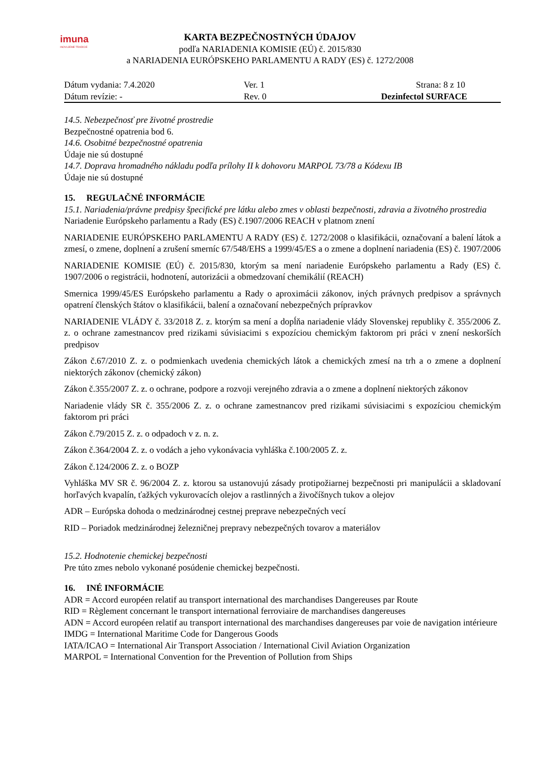imuna
INOVUJEME TRADÍCIE
KARTA BEZPEČNOSTNÝCH ÚDAJOV
podľa NARIADENIA KOMISIE (EÚ) č. 2015/830
a NARIADENIA EURÓPSKEHO PARLAMENTU A RADY (ES) č. 1272/2008
Dátum vydania: 7.4.2020 Ver. 1 Strana: 8 z 10
Dátum revízie: - Rev. 0 Dezinfectol SURFACE
14.5. Nebezpečnosť pre životné prostredie
Bezpečnostné opatrenia bod 6.
14.6. Osobitné bezpečnostné opatrenia
Údaje nie sú dostupné
14.7. Doprava hromadného nákladu podľa prílohy II k dohovoru MARPOL 73/78 a Kódexu IB
Údaje nie sú dostupné
15. REGULAČNÉ INFORMÁCIE
15.1. Nariadenia/právne predpisy špecifické pre látku alebo zmes v oblasti bezpečnosti, zdravia a životného prostredia
Nariadenie Európskeho parlamentu a Rady (ES) č.1907/2006 REACH v platnom znení
NARIADENIE EURÓPSKEHO PARLAMENTU A RADY (ES) č. 1272/2008 o klasifikácii, označovaní a balení látok a zmesí, o zmene, doplnení a zrušení smerníc 67/548/EHS a 1999/45/ES a o zmene a doplnení nariadenia (ES) č. 1907/2006
NARIADENIE KOMISIE (EÚ) č. 2015/830, ktorým sa mení nariadenie Európskeho parlamentu a Rady (ES) č. 1907/2006 o registrácii, hodnotení, autorizácii a obmedzovaní chemikálií (REACH)
Smernica 1999/45/ES Európskeho parlamentu a Rady o aproximácii zákonov, iných právnych predpisov a správnych opatrení členských štátov o klasifikácii, balení a označovaní nebezpečných prípravkov
NARIADENIE VLÁDY č. 33/2018 Z. z. ktorým sa mení a dopĺňa nariadenie vlády Slovenskej republiky č. 355/2006 Z. z. o ochrane zamestnancov pred rizikami súvisiacimi s expozíciou chemickým faktorom pri práci v znení neskorších predpisov
Zákon č.67/2010 Z. z. o podmienkach uvedenia chemických látok a chemických zmesí na trh a o zmene a doplnení niektorých zákonov (chemický zákon)
Zákon č.355/2007 Z. z. o ochrane, podpore a rozvoji verejného zdravia a o zmene a doplnení niektorých zákonov
Nariadenie vlády SR č. 355/2006 Z. z. o ochrane zamestnancov pred rizikami súvisiacimi s expozíciou chemickým faktorom pri práci
Zákon č.79/2015 Z. z. o odpadoch v z. n. z.
Zákon č.364/2004 Z. z. o vodách a jeho vykonávacia vyhláška č.100/2005 Z. z.
Zákon č.124/2006 Z. z. o BOZP
Vyhláška MV SR č. 96/2004 Z. z. ktorou sa ustanovujú zásady protipožiarnej bezpečnosti pri manipulácii a skladovaní horľavých kvapalín, ťažkých vykurovacích olejov a rastlinných a živočíšnych tukov a olejov
ADR – Európska dohoda o medzinárodnej cestnej preprave nebezpečných vecí
RID – Poriadok medzinárodnej železničnej prepravy nebezpečných tovarov a materiálov
15.2. Hodnotenie chemickej bezpečnosti
Pre túto zmes nebolo vykonané posúdenie chemickej bezpečnosti.
16. INÉ INFORMÁCIE
ADR = Accord européen relatif au transport international des marchandises Dangereuses par Route
RID = Règlement concernant le transport international ferroviaire de marchandises dangereuses
ADN = Accord européen relatif au transport international des marchandises dangereuses par voie de navigation intérieure
IMDG = International Maritime Code for Dangerous Goods
IATA/ICAO = International Air Transport Association / International Civil Aviation Organization
MARPOL = International Convention for the Prevention of Pollution from Ships